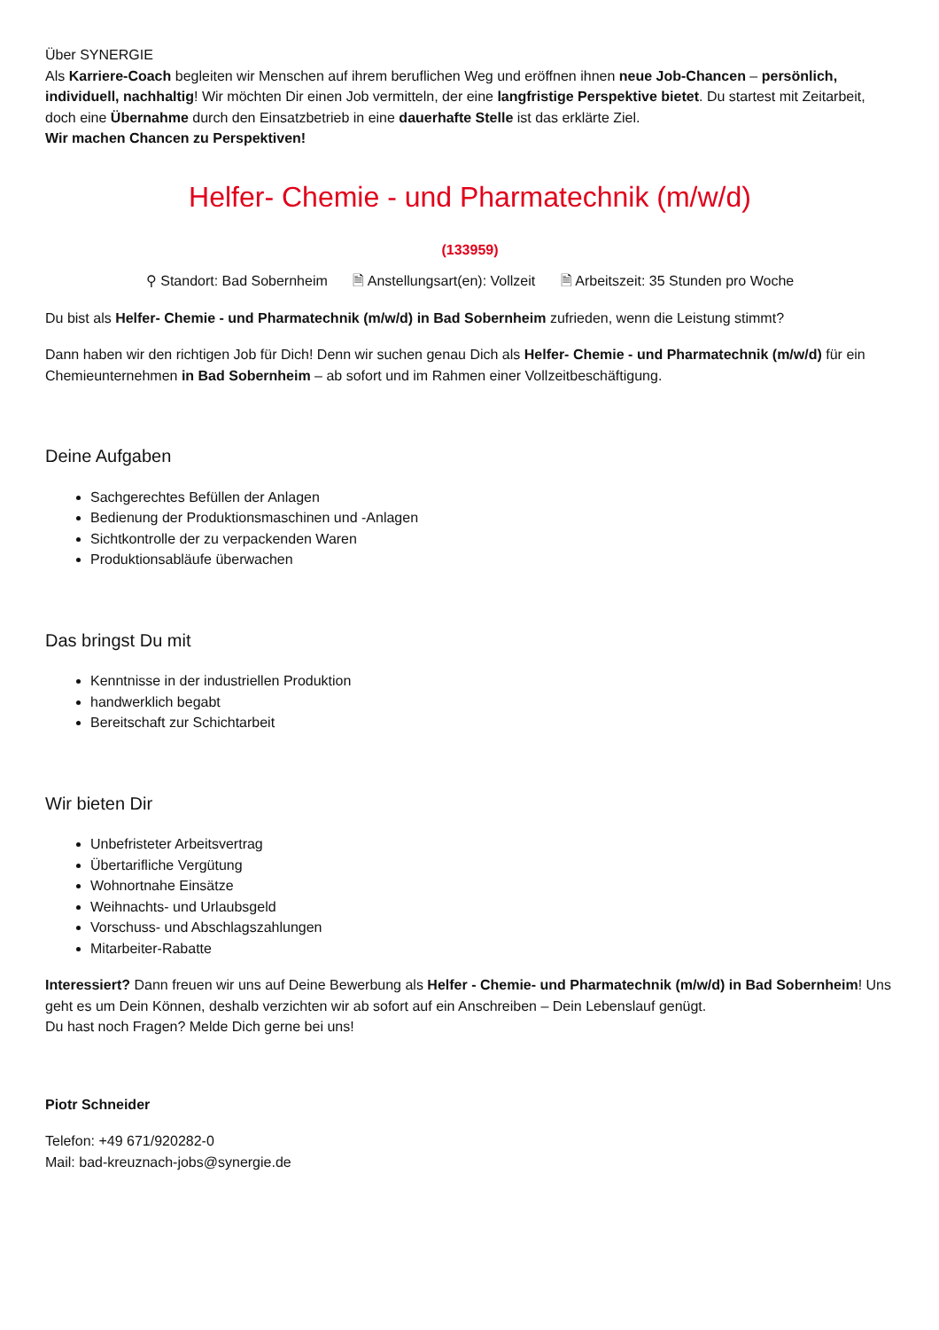Über SYNERGIE
Als Karriere-Coach begleiten wir Menschen auf ihrem beruflichen Weg und eröffnen ihnen neue Job-Chancen – persönlich, individuell, nachhaltig! Wir möchten Dir einen Job vermitteln, der eine langfristige Perspektive bietet. Du startest mit Zeitarbeit, doch eine Übernahme durch den Einsatzbetrieb in eine dauerhafte Stelle ist das erklärte Ziel.
Wir machen Chancen zu Perspektiven!
Helfer- Chemie - und Pharmatechnik (m/w/d)
(133959)
⚲ Standort: Bad Sobernheim 🗎 Anstellungsart(en): Vollzeit 🗎 Arbeitszeit: 35 Stunden pro Woche
Du bist als Helfer- Chemie - und Pharmatechnik (m/w/d) in Bad Sobernheim zufrieden, wenn die Leistung stimmt?
Dann haben wir den richtigen Job für Dich! Denn wir suchen genau Dich als Helfer- Chemie - und Pharmatechnik (m/w/d) für ein Chemieunternehmen in Bad Sobernheim – ab sofort und im Rahmen einer Vollzeitbeschäftigung.
Deine Aufgaben
Sachgerechtes Befüllen der Anlagen
Bedienung der Produktionsmaschinen und -Anlagen
Sichtkontrolle der zu verpackenden Waren
Produktionsabläufe überwachen
Das bringst Du mit
Kenntnisse in der industriellen Produktion
handwerklich begabt
Bereitschaft zur Schichtarbeit
Wir bieten Dir
Unbefristeter Arbeitsvertrag
Übertarifliche Vergütung
Wohnortnahe Einsätze
Weihnachts- und Urlaubsgeld
Vorschuss- und Abschlagszahlungen
Mitarbeiter-Rabatte
Interessiert? Dann freuen wir uns auf Deine Bewerbung als Helfer - Chemie- und Pharmatechnik (m/w/d) in Bad Sobernheim! Uns geht es um Dein Können, deshalb verzichten wir ab sofort auf ein Anschreiben – Dein Lebenslauf genügt.
Du hast noch Fragen? Melde Dich gerne bei uns!
Piotr Schneider
Telefon: +49 671/920282-0
Mail: bad-kreuznach-jobs@synergie.de